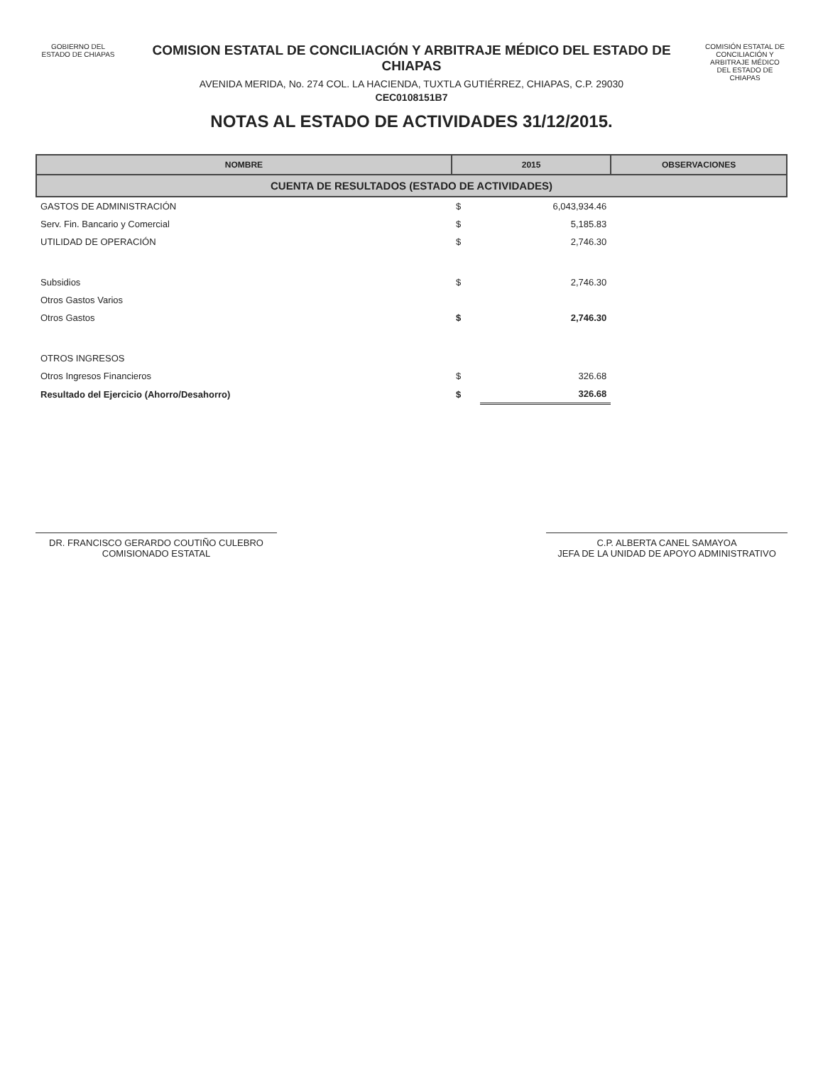GOBIERNO DEL
ESTADO DE CHIAPAS
COMISION ESTATAL DE CONCILIACIÓN Y ARBITRAJE MÉDICO DEL ESTADO DE CHIAPAS
AVENIDA MERIDA, No. 274 COL. LA HACIENDA, TUXTLA GUTIÉRREZ, CHIAPAS, C.P. 29030
CEC0108151B7
NOTAS AL ESTADO DE ACTIVIDADES 31/12/2015.
COMISIÓN ESTATAL DE CONCILIACIÓN Y ARBITRAJE MÉDICO DEL ESTADO DE CHIAPAS
| NOMBRE | 2015 | | OBSERVACIONES |
| --- | --- | --- | --- |
| CUENTA DE RESULTADOS (ESTADO DE ACTIVIDADES) | | | |
| GASTOS DE ADMINISTRACIÓN | $ | 6,043,934.46 | |
| Serv. Fin. Bancario y Comercial | $ | 5,185.83 | |
| UTILIDAD DE OPERACIÓN | $ | 2,746.30 | |
| Subsidios | $ | 2,746.30 | |
| Otros Gastos Varios | | | |
| Otros Gastos | $ | 2,746.30 | |
| OTROS INGRESOS | | | |
| Otros Ingresos Financieros | $ | 326.68 | |
| Resultado del Ejercicio (Ahorro/Desahorro) | $ | 326.68 | |
DR. FRANCISCO GERARDO COUTIÑO CULEBRO
COMISIONADO ESTATAL
C.P. ALBERTA CANEL SAMAYOA
JEFA DE LA UNIDAD DE APOYO ADMINISTRATIVO